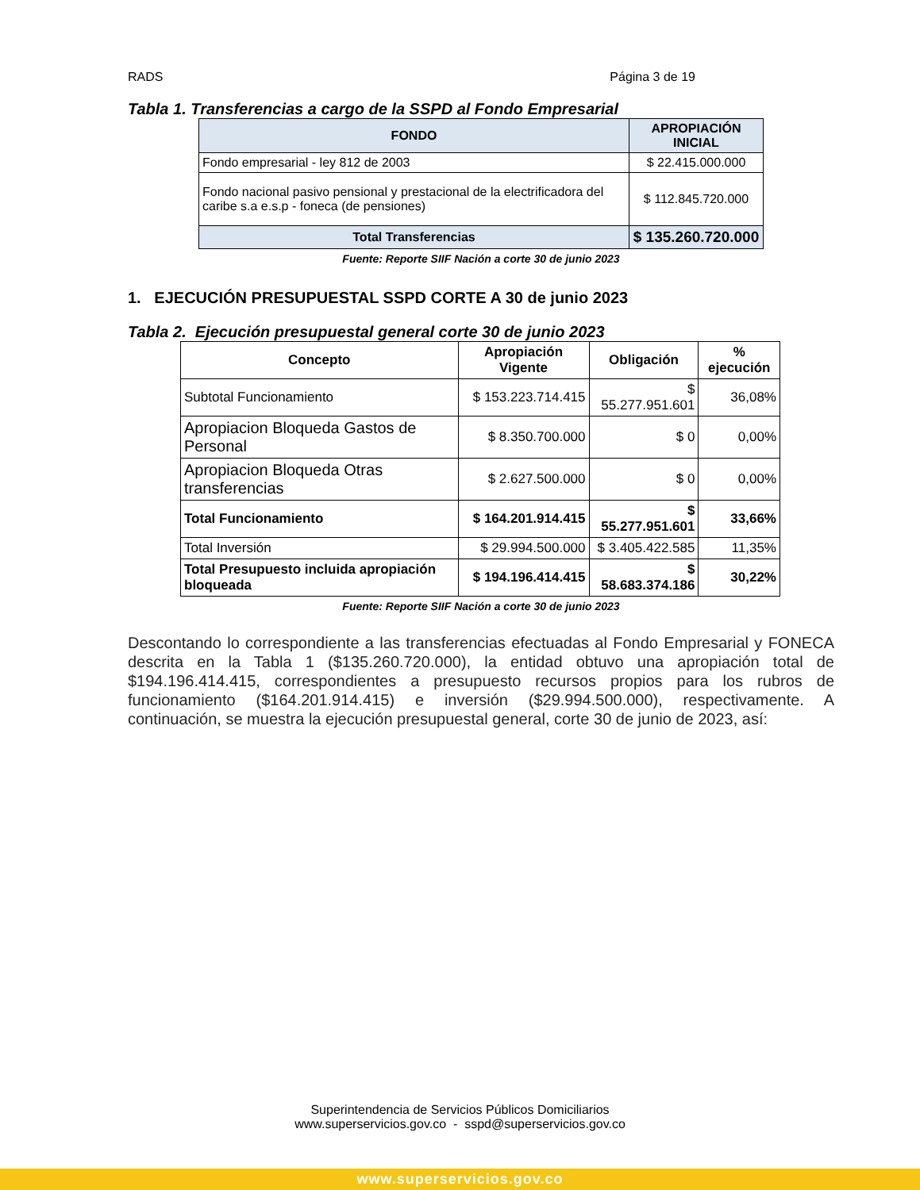RADS Página 3 de 19
Tabla 1. Transferencias a cargo de la SSPD al Fondo Empresarial
| FONDO | APROPIACIÓN INICIAL |
| --- | --- |
| Fondo empresarial - ley 812 de 2003 | $ 22.415.000.000 |
| Fondo nacional pasivo pensional y prestacional de la electrificadora del caribe s.a e.s.p - foneca (de pensiones) | $ 112.845.720.000 |
| Total Transferencias | $ 135.260.720.000 |
Fuente: Reporte SIIF Nación a corte 30 de junio 2023
1. EJECUCIÓN PRESUPUESTAL SSPD CORTE A 30 de junio 2023
Tabla 2. Ejecución presupuestal general corte 30 de junio 2023
| Concepto | Apropiación Vigente | Obligación | % ejecución |
| --- | --- | --- | --- |
| Subtotal Funcionamiento | $ 153.223.714.415 | $ 55.277.951.601 | 36,08% |
| Apropiacion Bloqueda Gastos de Personal | $ 8.350.700.000 | $ 0 | 0,00% |
| Apropiacion Bloqueda Otras transferencias | $ 2.627.500.000 | $ 0 | 0,00% |
| Total Funcionamiento | $ 164.201.914.415 | $ 55.277.951.601 | 33,66% |
| Total Inversión | $ 29.994.500.000 | $ 3.405.422.585 | 11,35% |
| Total Presupuesto incluida apropiación bloqueada | $ 194.196.414.415 | $ 58.683.374.186 | 30,22% |
Fuente: Reporte SIIF Nación a corte 30 de junio 2023
Descontando lo correspondiente a las transferencias efectuadas al Fondo Empresarial y FONECA descrita en la Tabla 1 ($135.260.720.000), la entidad obtuvo una apropiación total de $194.196.414.415, correspondientes a presupuesto recursos propios para los rubros de funcionamiento ($164.201.914.415) e inversión ($29.994.500.000), respectivamente. A continuación, se muestra la ejecución presupuestal general, corte 30 de junio de 2023, así:
Superintendencia de Servicios Públicos Domiciliarios
www.superservicios.gov.co - sspd@superservicios.gov.co
www.superservicios.gov.co